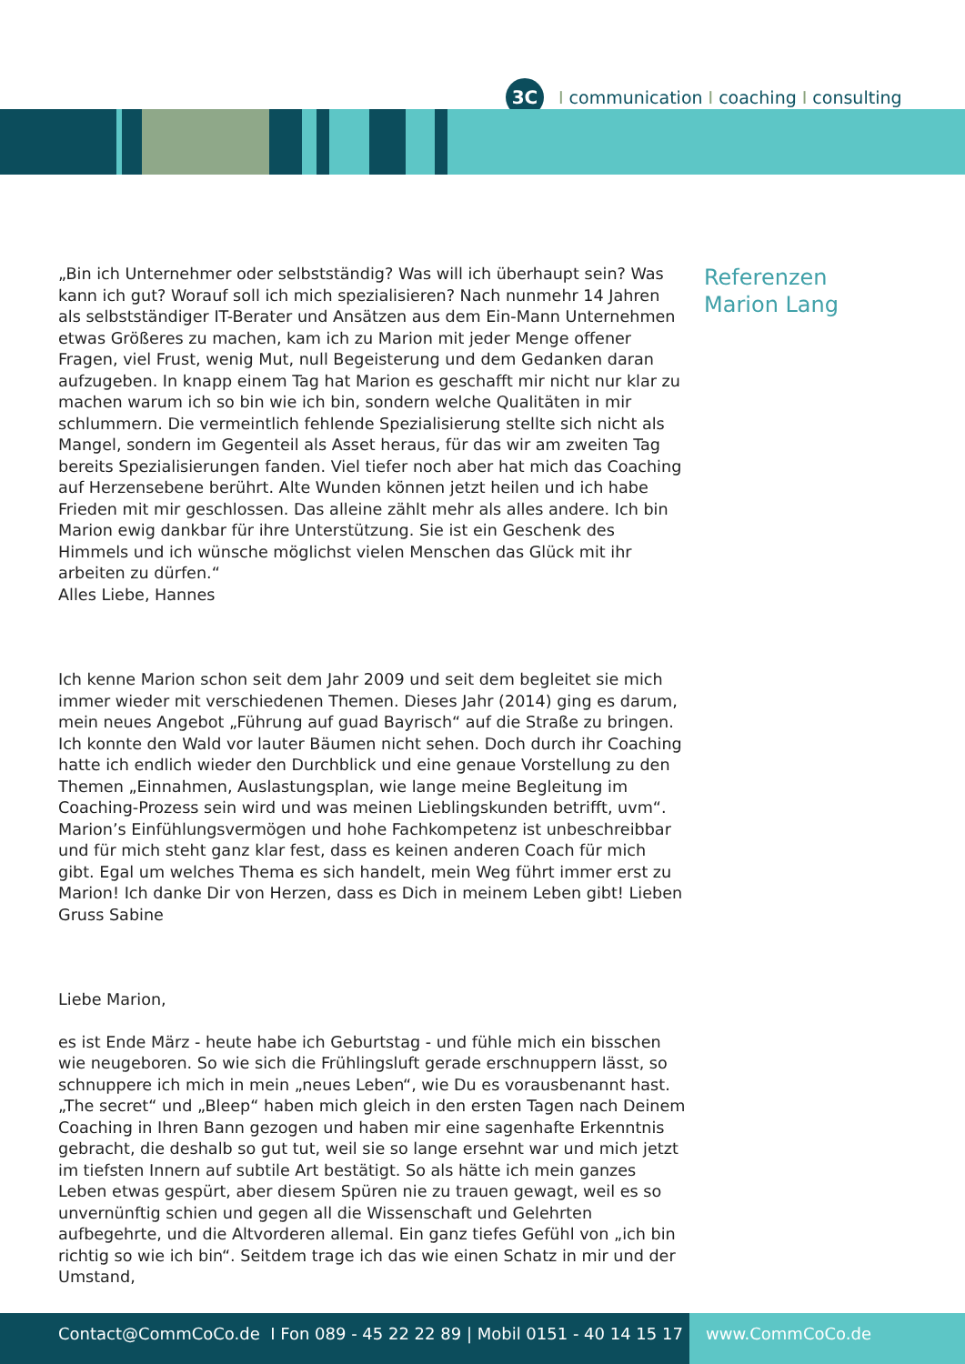3C I communication I coaching I consulting
„Bin ich Unternehmer oder selbstständig? Was will ich überhaupt sein? Was kann ich gut? Worauf soll ich mich spezialisieren? Nach nunmehr 14 Jahren als selbstständiger IT-Berater und Ansätzen aus dem Ein-Mann Unternehmen etwas Größeres zu machen, kam ich zu Marion mit jeder Menge offener Fragen, viel Frust, wenig Mut, null Begeisterung und dem Gedanken daran aufzugeben. In knapp einem Tag hat Marion es geschafft mir nicht nur klar zu machen warum ich so bin wie ich bin, sondern welche Qualitäten in mir schlummern. Die vermeintlich fehlende Spezialisierung stellte sich nicht als Mangel, sondern im Gegenteil als Asset heraus, für das wir am zweiten Tag bereits Spezialisierungen fanden. Viel tiefer noch aber hat mich das Coaching auf Herzensebene berührt. Alte Wunden können jetzt heilen und ich habe Frieden mit mir geschlossen. Das alleine zählt mehr als alles andere. Ich bin Marion ewig dankbar für ihre Unterstützung. Sie ist ein Geschenk des Himmels und ich wünsche möglichst vielen Menschen das Glück mit ihr arbeiten zu dürfen.“
Alles Liebe, Hannes
Ich kenne Marion schon seit dem Jahr 2009 und seit dem begleitet sie mich immer wieder mit verschiedenen Themen. Dieses Jahr (2014) ging es darum, mein neues Angebot „Führung auf guad Bayrisch“ auf die Straße zu bringen. Ich konnte den Wald vor lauter Bäumen nicht sehen. Doch durch ihr Coaching hatte ich endlich wieder den Durchblick und eine genaue Vorstellung zu den Themen „Einnahmen, Auslastungsplan, wie lange meine Begleitung im Coaching-Prozess sein wird und was meinen Lieblingskunden betrifft, uvm“. Marion’s Einfühlungsvermögen und hohe Fachkompetenz ist unbeschreibbar und für mich steht ganz klar fest, dass es keinen anderen Coach für mich gibt. Egal um welches Thema es sich handelt, mein Weg führt immer erst zu Marion! Ich danke Dir von Herzen, dass es Dich in meinem Leben gibt! Lieben Gruss Sabine
Liebe Marion,
es ist Ende März - heute habe ich Geburtstag - und fühle mich ein bisschen wie neugeboren. So wie sich die Frühlingsluft gerade erschnuppern lässt, so schnuppere ich mich in mein „neues Leben“, wie Du es vorausbenannt hast. „The secret“ und „Bleep“ haben mich gleich in den ersten Tagen nach Deinem Coaching in Ihren Bann gezogen und haben mir eine sagenhafte Erkenntnis gebracht, die deshalb so gut tut, weil sie so lange ersehnt war und mich jetzt im tiefsten Innern auf subtile Art bestätigt. So als hätte ich mein ganzes Leben etwas gespürt, aber diesem Spüren nie zu trauen gewagt, weil es so unvernünftig schien und gegen all die Wissenschaft und Gelehrten aufbegehrte, und die Altvorderen allemal. Ein ganz tiefes Gefühl von „ich bin richtig so wie ich bin“. Seitdem trage ich das wie einen Schatz in mir und der Umstand,
Referenzen
Marion Lang
Contact@CommCoCo.de I Fon 089 - 45 22 22 89 | Mobil 0151 - 40 14 15 17
www.CommCoCo.de